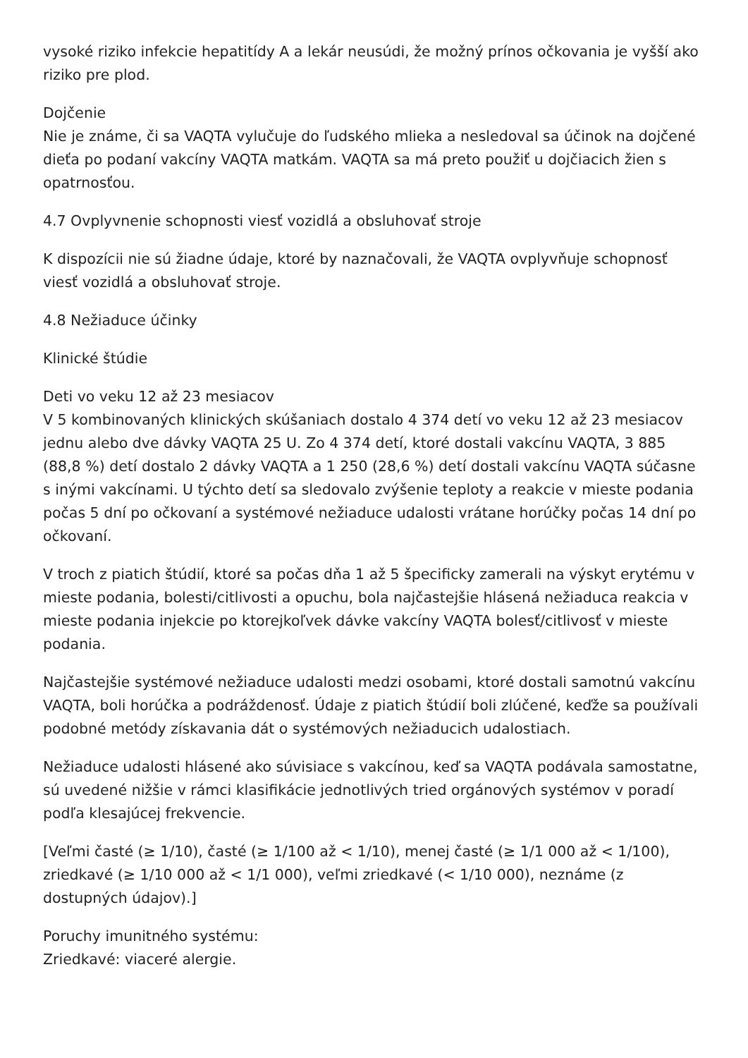vysoké riziko infekcie hepatitídy A a lekár neusúdi, že možný prínos očkovania je vyšší ako riziko pre plod.
Dojčenie
Nie je známe, či sa VAQTA vylučuje do ľudského mlieka a nesledoval sa účinok na dojčené dieťa po podaní vakcíny VAQTA matkám. VAQTA sa má preto použiť u dojčiacich žien s opatrnosťou.
4.7 Ovplyvnenie schopnosti viesť vozidlá a obsluhovať stroje
K dispozícii nie sú žiadne údaje, ktoré by naznačovali, že VAQTA ovplyvňuje schopnosť viesť vozidlá a obsluhovať stroje.
4.8 Nežiaduce účinky
Klinické štúdie
Deti vo veku 12 až 23 mesiacov
V 5 kombinovaných klinických skúšaniach dostalo 4 374 detí vo veku 12 až 23 mesiacov jednu alebo dve dávky VAQTA 25 U. Zo 4 374 detí, ktoré dostali vakcínu VAQTA, 3 885 (88,8 %) detí dostalo 2 dávky VAQTA a 1 250 (28,6 %) detí dostali vakcínu VAQTA súčasne s inými vakcínami. U týchto detí sa sledovalo zvýšenie teploty a reakcie v mieste podania počas 5 dní po očkovaní a systémové nežiaduce udalosti vrátane horúčky počas 14 dní po očkovaní.
V troch z piatich štúdií, ktoré sa počas dňa 1 až 5 špecificky zamerali na výskyt erytému v mieste podania, bolesti/citlivosti a opuchu, bola najčastejšie hlásená nežiaduca reakcia v mieste podania injekcie po ktorejkoľvek dávke vakcíny VAQTA bolesť/citlivosť v mieste podania.
Najčastejšie systémové nežiaduce udalosti medzi osobami, ktoré dostali samotnú vakcínu VAQTA, boli horúčka a podráždenosť. Údaje z piatich štúdií boli zlúčené, keďže sa používali podobné metódy získavania dát o systémových nežiaducich udalostiach.
Nežiaduce udalosti hlásené ako súvisiace s vakcínou, keď sa VAQTA podávala samostatne, sú uvedené nižšie v rámci klasifikácie jednotlivých tried orgánových systémov v poradí podľa klesajúcej frekvencie.
[Veľmi časté (≥ 1/10), časté (≥ 1/100 až < 1/10), menej časté (≥ 1/1 000 až < 1/100), zriedkavé (≥ 1/10 000 až < 1/1 000), veľmi zriedkavé (< 1/10 000), neznáme (z dostupných údajov).]
Poruchy imunitného systému:
Zriedkavé: viaceré alergie.